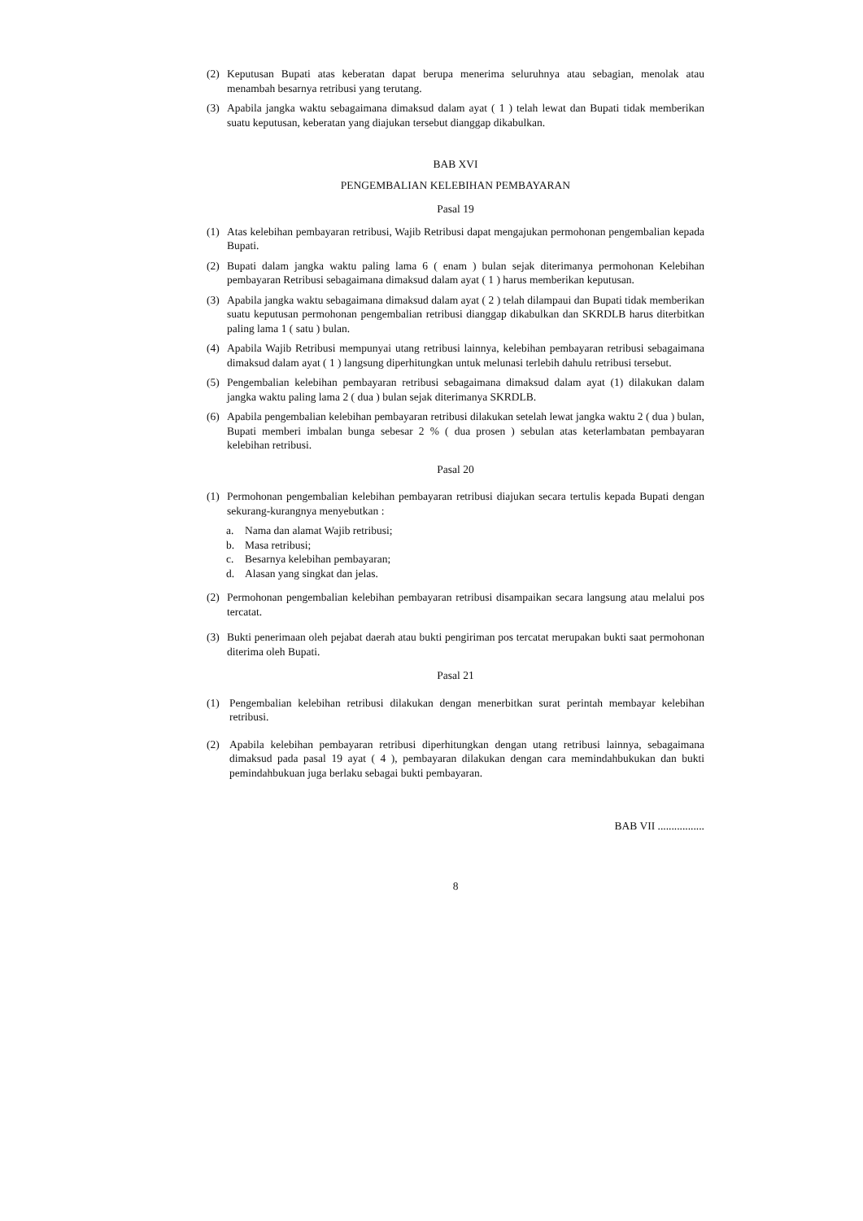(2) Keputusan Bupati atas keberatan dapat berupa menerima seluruhnya atau sebagian, menolak atau menambah besarnya retribusi yang terutang.
(3) Apabila jangka waktu sebagaimana dimaksud dalam ayat ( 1 ) telah lewat dan Bupati tidak memberikan suatu keputusan, keberatan yang diajukan tersebut dianggap dikabulkan.
BAB XVI
PENGEMBALIAN KELEBIHAN PEMBAYARAN
Pasal 19
(1) Atas kelebihan pembayaran retribusi, Wajib Retribusi dapat mengajukan permohonan pengembalian kepada Bupati.
(2) Bupati dalam jangka waktu paling lama 6 ( enam ) bulan sejak diterimanya permohonan Kelebihan pembayaran Retribusi sebagaimana dimaksud dalam ayat ( 1 ) harus memberikan keputusan.
(3) Apabila jangka waktu sebagaimana dimaksud dalam ayat ( 2 ) telah dilampaui dan Bupati tidak memberikan suatu keputusan permohonan pengembalian retribusi dianggap dikabulkan dan SKRDLB harus diterbitkan paling lama 1 ( satu ) bulan.
(4) Apabila Wajib Retribusi mempunyai utang retribusi lainnya, kelebihan pembayaran retribusi sebagaimana dimaksud dalam ayat ( 1 ) langsung diperhitungkan untuk melunasi terlebih dahulu retribusi tersebut.
(5) Pengembalian kelebihan pembayaran retribusi sebagaimana dimaksud dalam ayat (1) dilakukan dalam jangka waktu paling lama 2 ( dua ) bulan sejak diterimanya SKRDLB.
(6) Apabila pengembalian kelebihan pembayaran retribusi dilakukan setelah lewat jangka waktu 2 ( dua ) bulan, Bupati memberi imbalan bunga sebesar 2 % ( dua prosen ) sebulan atas keterlambatan pembayaran kelebihan retribusi.
Pasal 20
(1) Permohonan pengembalian kelebihan pembayaran retribusi diajukan secara tertulis kepada Bupati dengan sekurang-kurangnya menyebutkan :
a. Nama dan alamat Wajib retribusi;
b. Masa retribusi;
c. Besarnya kelebihan pembayaran;
d. Alasan yang singkat dan jelas.
(2) Permohonan pengembalian kelebihan pembayaran retribusi disampaikan secara langsung atau melalui pos tercatat.
(3) Bukti penerimaan oleh pejabat daerah atau bukti pengiriman pos tercatat merupakan bukti saat permohonan diterima oleh Bupati.
Pasal 21
(1) Pengembalian kelebihan retribusi dilakukan dengan menerbitkan surat perintah membayar kelebihan retribusi.
(2) Apabila kelebihan pembayaran retribusi diperhitungkan dengan utang retribusi lainnya, sebagaimana dimaksud pada pasal 19 ayat ( 4 ), pembayaran dilakukan dengan cara memindahbukukan dan bukti pemindahbukuan juga berlaku sebagai bukti pembayaran.
BAB VII .................
8